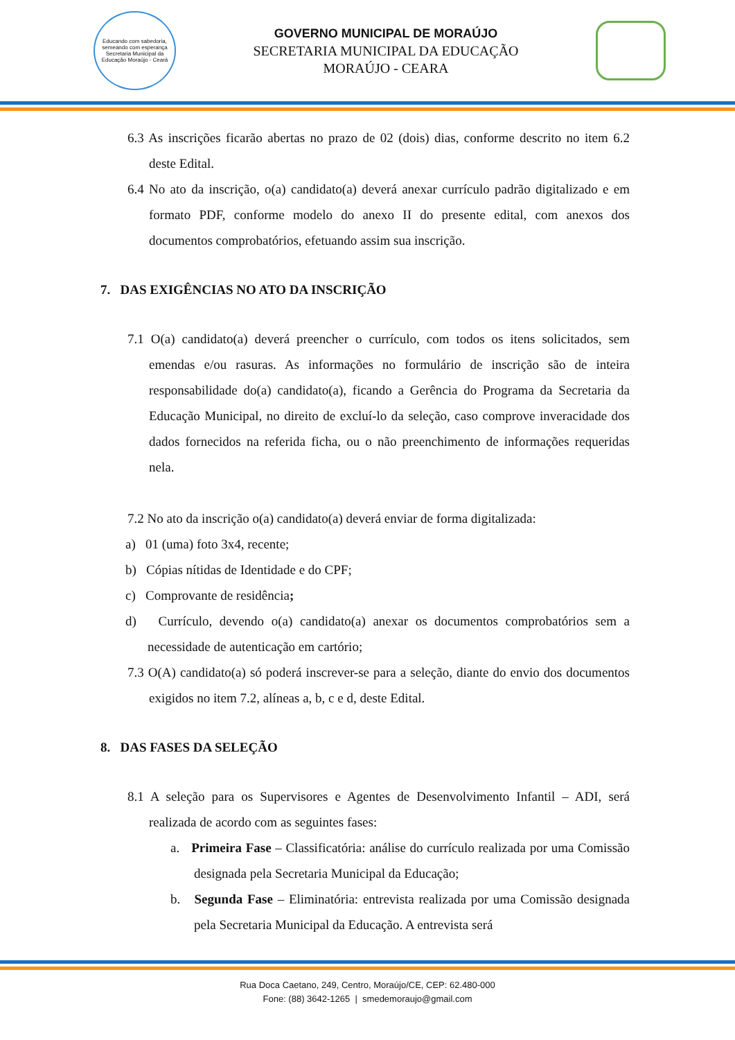Educando com sabedoria, semeando com esperança
Secretaria Municipal da Educação Moraújo - Ceará
GOVERNO MUNICIPAL DE MORAÚJO
SECRETARIA MUNICIPAL DA EDUCAÇÃO
MORAÚJO - CEARA
6.3 As inscrições ficarão abertas no prazo de 02 (dois) dias, conforme descrito no item 6.2 deste Edital.
6.4 No ato da inscrição, o(a) candidato(a) deverá anexar currículo padrão digitalizado e em formato PDF, conforme modelo do anexo II do presente edital, com anexos dos documentos comprobatórios, efetuando assim sua inscrição.
7. DAS EXIGÊNCIAS NO ATO DA INSCRIÇÃO
7.1 O(a) candidato(a) deverá preencher o currículo, com todos os itens solicitados, sem emendas e/ou rasuras. As informações no formulário de inscrição são de inteira responsabilidade do(a) candidato(a), ficando a Gerência do Programa da Secretaria da Educação Municipal, no direito de excluí-lo da seleção, caso comprove inveracidade dos dados fornecidos na referida ficha, ou o não preenchimento de informações requeridas nela.
7.2 No ato da inscrição o(a) candidato(a) deverá enviar de forma digitalizada:
a) 01 (uma) foto 3x4, recente;
b) Cópias nítidas de Identidade e do CPF;
c) Comprovante de residência;
d) Currículo, devendo o(a) candidato(a) anexar os documentos comprobatórios sem a necessidade de autenticação em cartório;
7.3 O(A) candidato(a) só poderá inscrever-se para a seleção, diante do envio dos documentos exigidos no item 7.2, alíneas a, b, c e d, deste Edital.
8. DAS FASES DA SELEÇÃO
8.1 A seleção para os Supervisores e Agentes de Desenvolvimento Infantil – ADI, será realizada de acordo com as seguintes fases:
a. Primeira Fase – Classificatória: análise do currículo realizada por uma Comissão designada pela Secretaria Municipal da Educação;
b. Segunda Fase – Eliminatória: entrevista realizada por uma Comissão designada pela Secretaria Municipal da Educação. A entrevista será
Rua Doca Caetano, 249, Centro, Moraújo/CE, CEP: 62.480-000
Fone: (88) 3642-1265 | smedemoraujo@gmail.com